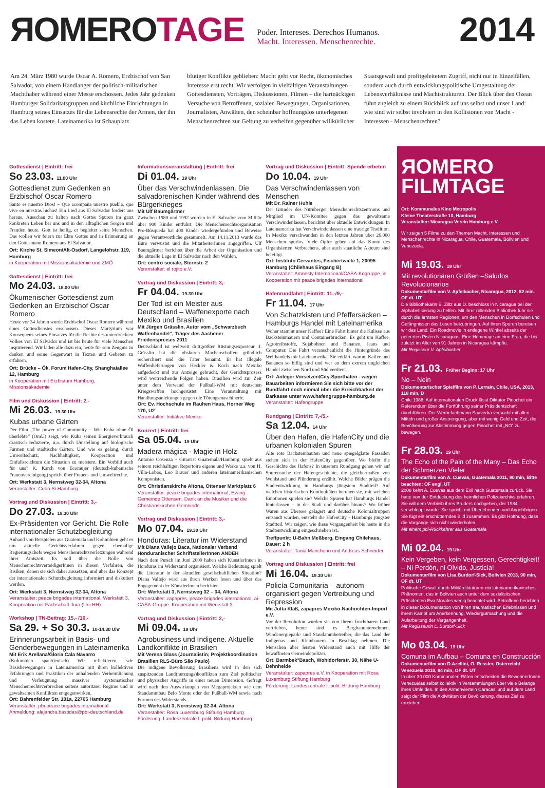ЯOMEROTAGE
Poder. Intereses. Derechos Humanos.
Macht. Interessen. Menschenrechte.
2014
Am 24. März 1980 wurde Oscar A. Romero, Erzbischof von San Salvador, von einem Handlanger der politisch-militärischen Machthaber während einer Messe erschossen. Jedes Jahr gedenken Hamburger Solidaritätsgruppen und kirchliche Einrichtungen in Hamburg seines Einsatzes für die Lebensrechte der Armen, der ihn das Leben kostete. Lateinamerika ist Schauplatz
blutiger Konflikte geblieben: Macht geht vor Recht, ökonomisches Interesse erst recht. Wir verfolgen in vielfältigen Veranstaltungen – Gottesdiensten, Vorträgen, Diskussionen, Filmen – die hartnäckigen Versuche von Betroffenen, sozialen Bewegungen, Organisationen, Journalisten, Anwälten, den scheinbar hoffnungslos unterlegenen Menschenrechten zur Geltung zu verhelfen gegenüber willkürlicher
Staatsgewalt und profitgeleitetem Zugriff, nicht nur in Einzelfällen, sondern auch durch entwicklungspolitische Umgestaltung der Lebensverhältnisse und Machtstrukturen. Der Blick über den Ozean führt zugleich zu einem Rückblick auf uns selbst und unser Land: wie sind wir selbst involviert in den Kollisionen von Macht - Interessen - Menschenrechten?
Gottesdienst | Eintritt: frei
So 23.03. 11.00 Uhr
Gottesdienst zum Gedenken an Erzbischof Oscar Romero
Santo es nuestro Dios! – Que acompaña nuestro pueblo, que vive en nuestras luchas! Ein Lied aus El Salvador fordert uns heraus, Ausschau zu halten nach Gottes Spuren im ganz konkreten Leben bei uns und in den alltäglichen Sorgen und Freuden heute. Gott ist heilig, er begleitet seine Menschen. Das wollen wir feiern zur Ehre Gottes und in Erinnerung an den Gottesmann Romero aus El Salvador.
Ort: Kirche St. Simeon/Alt-Osdorf, Langelohstr. 119, Hamburg
in Kooperation mit Missionsakademie und ZMÖ
Gottesdienst | Eintritt: frei
Mo 24.03. 18.00 Uhr
Ökumenischer Gottesdienst zum Gedenken an Erzbischof Oscar Romero
Heute vor 34 Jahren wurde Erzbischof Oscar Romero während eines Gottesdienstes erschossen. Dieses Martyrium war Konsequenz seines Einsatzes für die Rechte des unterdrückten Volkes von El Salvador und ist bis heute für viele Menschen inspirierend. Wir laden alle dazu ein, heute für sein Zeugnis zu danken und seine Gegenwart in Texten und Gebeten zu erfahren.
Ort: Brücke – Ök. Forum Hafen-City, Shanghaiallee 12, Hamburg
in Kooperation mit Erzbistum Hamburg, Missionsakademie
Film und Diskussion | Eintritt: 2,-
Mi 26.03. 19.30 Uhr
Kubas urbane Gärten
Der Film „The power of Community – Wie Kuba ohne Öl überlebte“ (OmU) zeigt, wie Kuba seinen Energieverbrauch drastisch reduzierte, u.a. durch Umstellung auf biologische Farmen und städtische Gärten. Und wie es gelang, durch Umweltschutz, Nachhaltigkeit, Kooperation und Einfallsreichtum die Situation zu meistern. Ein Vorbild auch für uns? K. Karch von Ecomujer (deutsch-kubanische Frauenvereinigung) spricht über Frauen- und Umweltrechte.
Ort: Werkstatt 3, Nernstweg 32-34, Altona
Veranstalter: Cuba Sí Hamburg
Vortrag und Diskussion | Eintritt: 3,-
Do 27.03. 19.30 Uhr
Ex-Präsidenten vor Gericht. Die Rolle internationaler Schutzbegleitung
Anhand von Beispielen aus Guatemala und Kolumbien geht es um aktuelle Gerichtsverfahren gegen ehemalige Regierungschefs wegen Menschenrechtsverletzungen während ihrer Amtszeit. Es soll über die Rolle von MenschenrechtsverteidigerInnen in diesen Verfahren, die Risiken, denen sie sich dabei aussetzen, und über das Konzept der internationalen Schutzbegleitung informiert und diskutiert werden.
Ort: Werkstatt 3, Nernstweg 32-34, Altona
Veranstalter: peace brigades international, Werkstatt 3, Kooperation mit Fachschaft Jura (Uni HH)
Workshop | TN-Beitrag: 15,- /10,-
Sa 29. + So 30.3. 10-14.30 Uhr
Erinnerungsarbeit in Basis- und Genderbewegungen in Lateinamerika
Mit Erik Arellana/Gloria Cala Navarro
(Kolumbien span/deutsch) Wir reflektieren, wie Basisbewegungen in Lateinamerika mit ihren kollektiven Erfahrungen und Praktiken der anhaltenden Verheimlichung und Verleugnung massiver systematischer Menschenrechtsverbrechen seitens autoritärer Regime und in gewaltsamen Konflikten entgegenwirken.
Ort: Bahrenfelder Str. 101a, 22765 Hamburg
Veranstalter: pbi-peace brigades international
Anmeldung: alejandra.bastidas@pbi-deutschland.de
Informationsveranstaltung | Eintritt: frei
Di 01.04. 19 Uhr
Über das Verschwindenlassen. Die salvadorenischen Kinder während des Bürgerkrieges
Mit Ulf Baumgärtner
Zwischen 1980 und 1992 wurden in El Salvador vom Militär über 900 Kinder entführt. Die Menschenrechtsorganisation Pro-Búsqueda hat 400 Kinder wiedergefunden und Beweise gegen Verantwortliche gesammelt. Am 14.11.2013 wurde das Büro verwüstet und die MitarbeiterInnen angegriffen. Ulf Baumgärtner berichtet über die Arbeit der Organisation und die aktuelle Lage in El Salvador nach den Wahlen.
Ort: centro sociale, Sternstr. 2
Veranstalter: el rojito e.V.
Vortrag und Diskussion | Eintritt: 3,-
Fr 04.04. 19.30 Uhr
Der Tod ist ein Meister aus Deutschland – Waffenexporte nach Mexiko und Brasilien
Mit Jürgen Grässlin, Autor vom „Schwarzbuch Waffenhandel“, Träger des Aachener Friedenspreises 2011
Deutschland ist weltweit drittgrößter Rüstungsexporteur. J. Grässlin hat die obskuren Machenschaften gründlich recherchiert und die Täter benannt. Er hat illegale Waffenlieferungen von Heckler & Koch nach Mexiko aufgedeckt und zur Anzeige gebracht, der Gerichtsprozess wird weitreichende Folgen haben. Brasilien wird zur Zeit unter dem Vorwand der Fußball-WM mit deutschen Kriegswaffen hochgerüstet. Eine Veranstaltung mit Handlungsanleitungen gegen die Tötungsmaschinerie.
Ort: Ev. Hochschule im Rauhen Haus, Horner Weg 170, U2
Veranstalter: Initiative Mexiko
Konzert | Eintritt: frei
Sa 05.04. 19 Uhr
Madera mágica - Magie in Holz
Antonio Cosenza - Gitarrist Guatemala/Hamburg spielt aus seinem reichhaltigen Repertoire eigene und Werke u.a. von H. Villa-Lobos, Leo Brauer und anderen lateinamerikanischen Komponisten.
Ort: Christianskirche Altona, Ottenser Marktplatz 6
Veranstalter: peace brigades international, Evang. Gemeinde Ottensen. Dank an die Musiker und die Christianskirchen-Gemeinde.
Vortrag und Diskussion | Eintritt: 3,-
Mo 07.04. 19.30 Uhr
Honduras: Literatur im Widerstand
Mit Diana Vallejo Baca, Nationaler Verband Honduranischer SchriftstellerInnen ANDEH
Nach dem Putsch im Juni 2009 haben sich KünstlerInnen in Honduras im Widerstand organisiert. Welche Bedeutung spielt die Literatur in der aktuellen gesellschaftlichen Situation? Diana Vallejo wird aus ihren Werken lesen und über das Engagement der KünstlerInnen berichten.
Ort: Werkstatt 3, Nernstweg 32 – 34, Altona
Veranstalter: zapapres, peace brigades international, ai-CASA-Gruppe. Kooperation mit Werkstatt 3
Vortrag und Diskussion | Eintritt: 2,-
Mi 09.04. 19 Uhr
Agrobusiness und Indigene. Aktuelle Landkonflikte in Brasilien
Mit Verena Glass (Journalistin; Projektkoordination Brasilien RLS-Büro São Paulo)
Die indigene Bevölkerung Brasiliens wird in den sich zuspitzenden Land(nutzungs)konflikten zum Ziel politischer und physischer Angriffe in einer neuen Dimension. Gefragt wird nach den Auswirkungen von Megaprojekten wie dem Staudammbau Belo Monte oder der Fußball-WM sowie nach Formen des Widerstands.
Ort: Werkstatt 3, Nernstweg 32-34, Altona
Veranstalter: Rosa Luxemburg Stiftung Hamburg
Förderung: Landeszentrale f. polit. Bildung Hamburg
Vortrag und Diskussion | Eintritt: Spende erbeten
Do 10.04. 19 Uhr
Das Verschwindenlassen von Menschen
Mit Dr. Rainer Huhle
Der Gründer des Nürnberger Menschenrechtszentrums und Mitglied im UN-Komitee gegen das gewaltsame Verschwindenlassen, berichtet über aktuelle Entwicklungen. In Lateinamerika hat Verschwindenlassen eine traurige Tradition. In Mexiko verschwanden in den letzten Jahren über 26.000 Menschen spurlos. Viele Opfer gehen auf das Konto des Organisierten Verbrechens, aber auch staatliche Akteure sind beteiligt.
Ort: Instituto Cervantes, Fischertwiete 1, 20095 Hamburg (Chilehaus Eingang B)
Veranstalter: Amnesty International/CASA-Kogruppe, in Kooperation mit peace brigades international
Hafenrundfahrt | Eintritt: 11,-/9,-
Fr 11.04. 17 Uhr
Von Schatzkisten und Pfeffersäcken – Hamburgs Handel mit Lateinamerika
Woher stammt unser Kaffee? Eine Fahrt hinter die Kulisse aus Backsteinmauern und Containerbrücken. Es geht um Kaffee, Agrotreibstoffe, Sojabohnen und Bananen, Jeans und Computer. Die Fahrt veranschaulicht die Hintergründe des Welthandels mit Lateinamerika. Sie erklärt, warum Kaffee und Bananen so billig sind und wer an dem extrem ungleichen Handel zwischen Nord und Süd verdient.
Ort: Anleger Vorsetzen/City-Sporthafen - wegen Bauarbeiten informieren Sie sich bitte vor der Rundfahrt noch einmal über die Erreichbarkeit der Barkasse unter www.hafengruppe-hamburg.de
Veranstalter: Hafengruppe
Rundgang | Eintritt: 7,-/5,-
Sa 12.04. 14 Uhr
Über den Hafen, die HafenCity und die urbanen kolonialen Spuren
Alte rote Backsteinbauten und neue spiegelglatte Fassaden stehen sich in der HafenCity gegenüber. Wo bleibt die Geschichte des Hafens? In unserem Rundgang gehen wir auf Spurensuche der Hafengeschichte, die gleichermaßen von Wohlstand und Plünderung erzählt. Welche Bilder prägen die Stadtentwicklung in Hamburgs jüngstem Stadtteil? Auf welchen historischen Kontinuitäten beruhen sie, mit welchen Emotionen spielen sie? Welche Spuren hat Hamburgs Handel hinterlassen – in der Stadt und darüber hinaus? Wo früher Waren aus Übersee gelagert und deutsche Kolonialtruppen entsandt wurden, entsteht die HafenCity - Hamburgs jüngster Stadtteil. Wir zeigen, wie diese Vergangenheit bis heute in die Stadtentwicklung eingeschrieben ist..
Treffpunkt: U-Bahn Meßberg, Eingang Chilehaus, Dauer: 2 h
Veranstalter: Tania Mancheno und Andreas Schneider
Vortrag und Diskussion | Eintritt: frei
Mi 16.04. 19.30 Uhr
Policía Comunitaria – autonom organisiert gegen Vertreibung und Repression
Mit Jutta Klaß, zapapres Mexiko-Nachrichten-Import e.V.
Vor der Revolution wurden sie von ihrem fruchtbaren Land vertrieben, heute sind es Bergbauunternehmen, Windenergiepark- und Staudammbetreiber, die das Land der Indígenas und Kleinbauern in Beschlag nehmen. Die Menschen aber leisten Widerstand auch mit Hilfe der bewaffneten Gemeindepolizei.
Ort: Barmbek°Basch, Wohldorferstr. 30, Nähe U-Dehnheide
Veranstalter: zapapres e.V. in Kooperation mit Rosa Luxemburg Stiftung Hamburg
Förderung: Landeszentrale f. polit. Bildung Hamburg
ЯOMERO
FILMTAGE
Ort: Kommunales Kino Metropolis
Kleine Theaterstraße 10, Hamburg
Veranstalter: Nicaragua Verein Hamburg e.V.
Wir zeigen 5 Filme zu den Themen Macht, Interessen und Menschenrechte in Nicaragua, Chile, Guatemala, Bolivien und Venezuela.
Mi 19.03. 19 Uhr
Mit revolutionären Grüßen –Saludos Revolucionarios
Dokumentarfilm von V. Apfelbacher, Nicaragua, 2012, 52 min. OF dt. UT
Die Bibliothekarin E. Ziltz aus D. beschloss in Nicaragua bei der Alphabetisierung zu helfen. Mit ihrer rollenden Bibliothek fuhr sie durch die ärmsten Regionen, um den Menschen in Dorfschulen und Gefängnissen das Lesen beizubringen. Auf ihren Spuren bereisen wir das Land. Ein Roadmovie in entlegene Winkel abseits der geteerten Pisten Nicaraguas. Eine Hommage an eine Frau, die bis zuletzt im Alter von 91 Jahren in Nicaragua kämpfte.
Mit Regisseur V. Apfelbacher
Fr 21.03. Früher Beginn: 17 Uhr
No – Nein
Dokumentarischer Spielfilm von P. Lerrain, Chile, USA, 2013, 118 min, D
Chile 1988: Auf internationalen Druck lässt Diktator Pinochet ein Referendum über die Fortführung seiner Präsidentschaft durchführen. Der Werbefachmann Saavedra versucht mit allen Mitteln und großer Anstrengung, aber mit wenig Geld und Zeit, die Bevölkerung zur Abstimmung gegen Pinochet mit „NO“ zu bewegen.
Fr 28.03. 19 Uhr
The Echo of the Pain of the Many – Das Echo der Schmerzen Vieler
Dokumentarfilm von A. Cuevas, Guatemala 2011, 90 min, Bitte beachten: OF engl. UT
2008 kehrt A. Cuevas aus dem Exil nach Guatemala zurück. Sie hatte von der Entdeckung des heimlichen Polizeiarchivs erfahren. Sie will dem Verbleib ihres Bruders nachgehen, der 1984 verschleppt wurde. Sie spricht mit Überlebenden und Angehörigen. Sie fügt ein erschütterndes Bild zusammen. Es gibt Hoffnung, dass die Vorgänge sich nicht wiederholen.
Mit einem pbi-Rückkehrer aus Guatemala
Mi 02.04. 19 Uhr
Kein Vergeben, kein Vergessen, Gerechtigkeit! – Ni Perdón, ni Olvido, Justicia!
Dokumentarfilm von Lisa Burdorf-Sick, Bolivien 2013, 90 min, OF dt. UT
Politische Gewalt durch Militärdiktaturen-ein lateinamerikanisches Phänomen, das in Bolivien auch unter dem sozialistischen Präsidenten Evo Morales wenig beachtet wird. Betroffene berichten in dieser Dokumentation von ihren traumatischen Erlebnissen und ihrem Kampf um Anerkennung, Wiedergutmachung und die Aufarbeitung der Vergangenheit.
Mit Regisseurin L. Burdorf-Sick
Mo 03.04. 19 Uhr
Comuna im Aufbau – Comuna en Construcción
Dokumentarfilm von D.Azellini, O. Ressler, Österreich/ Venezuela 2010, 94 min, OF dt. UT
In über 30.000 Kommunalen Räten entscheiden die BewohnerInnen Venezuelas selbst kollektiv in Versammlungen über viele Belange ihres Umfeldes. In den Armenvierteln Caracas' und auf dem Land zeigt der Film die Aktivitäten der Bevölkerung, dieses Ziel zu erreichen.